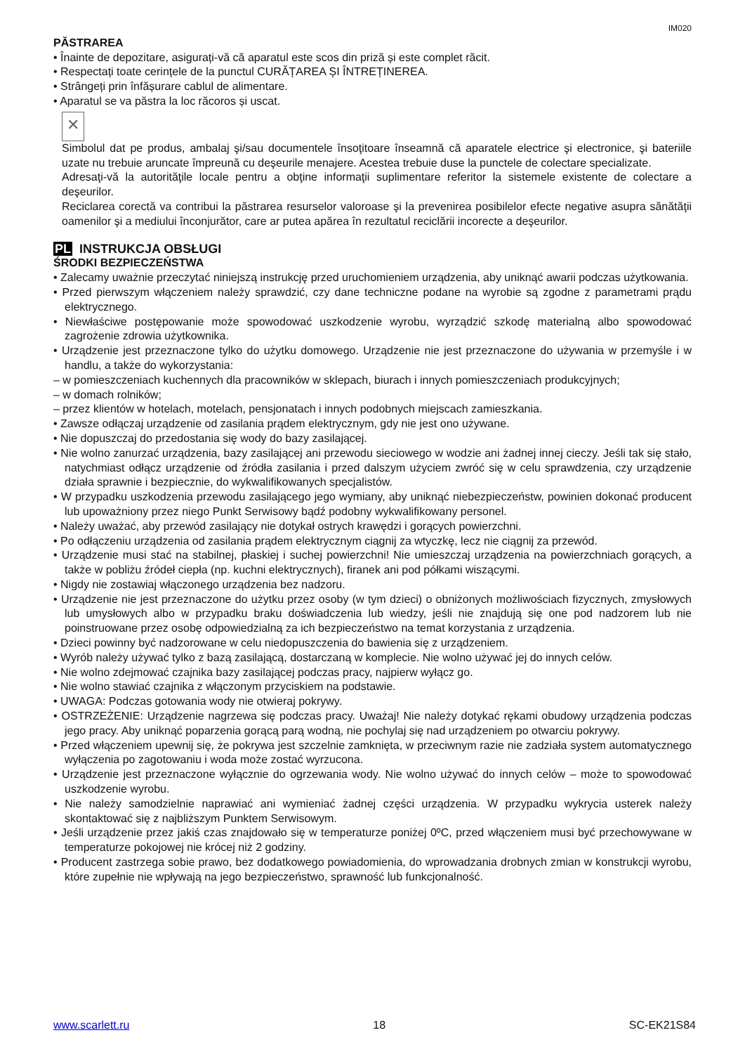IM020
PĂSTRAREA
• Înainte de depozitare, asigurați-vă că aparatul este scos din priză și este complet răcit.
• Respectați toate cerințele de la punctul CURĂȚAREA ȘI ÎNTREȚINEREA.
• Strângeți prin înfășurare cablul de alimentare.
• Aparatul se va păstra la loc răcoros și uscat.
✕
Simbolul dat pe produs, ambalaj şi/sau documentele însoţitoare înseamnă că aparatele electrice şi electronice, şi bateriile uzate nu trebuie aruncate împreună cu deşeurile menajere. Acestea trebuie duse la punctele de colectare specializate.
Adresaţi-vă la autorităţile locale pentru a obţine informaţii suplimentare referitor la sistemele existente de colectare a deşeurilor.
Reciclarea corectă va contribui la păstrarea resurselor valoroase şi la prevenirea posibilelor efecte negative asupra sănătăţii oamenilor şi a mediului înconjurător, care ar putea apărea în rezultatul reciclării incorecte a deşeurilor.
PL INSTRUKCJA OBSŁUGI
ŚRODKI BEZPIECZEŃSTWA
• Zalecamy uważnie przeczytać niniejszą instrukcję przed uruchomieniem urządzenia, aby uniknąć awarii podczas użytkowania.
• Przed pierwszym włączeniem należy sprawdzić, czy dane techniczne podane na wyrobie są zgodne z parametrami prądu elektrycznego.
• Niewłaściwe postępowanie może spowodować uszkodzenie wyrobu, wyrządzić szkodę materialną albo spowodować zagrożenie zdrowia użytkownika.
• Urządzenie jest przeznaczone tylko do użytku domowego. Urządzenie nie jest przeznaczone do używania w przemyśle i w handlu, a także do wykorzystania:
– w pomieszczeniach kuchennych dla pracowników w sklepach, biurach i innych pomieszczeniach produkcyjnych;
– w domach rolników;
– przez klientów w hotelach, motelach, pensjonatach i innych podobnych miejscach zamieszkania.
• Zawsze odłączaj urządzenie od zasilania prądem elektrycznym, gdy nie jest ono używane.
• Nie dopuszczaj do przedostania się wody do bazy zasilającej.
• Nie wolno zanurzać urządzenia, bazy zasilającej ani przewodu sieciowego w wodzie ani żadnej innej cieczy. Jeśli tak się stało, natychmiast odłącz urządzenie od źródła zasilania i przed dalszym użyciem zwróć się w celu sprawdzenia, czy urządzenie działa sprawnie i bezpiecznie, do wykwalifikowanych specjalistów.
• W przypadku uszkodzenia przewodu zasilającego jego wymiany, aby uniknąć niebezpieczeństw, powinien dokonać producent lub upoważniony przez niego Punkt Serwisowy bądź podobny wykwalifikowany personel.
• Należy uważać, aby przewód zasilający nie dotykał ostrych krawędzi i gorących powierzchni.
• Po odłączeniu urządzenia od zasilania prądem elektrycznym ciągnij za wtyczkę, lecz nie ciągnij za przewód.
• Urządzenie musi stać na stabilnej, płaskiej i suchej powierzchni! Nie umieszczaj urządzenia na powierzchniach gorących, a także w pobliżu źródeł ciepła (np. kuchni elektrycznych), firanek ani pod półkami wiszącymi.
• Nigdy nie zostawiaj włączonego urządzenia bez nadzoru.
• Urządzenie nie jest przeznaczone do użytku przez osoby (w tym dzieci) o obniżonych możliwościach fizycznych, zmysłowych lub umysłowych albo w przypadku braku doświadczenia lub wiedzy, jeśli nie znajdują się one pod nadzorem lub nie poinstruowane przez osobę odpowiedzialną za ich bezpieczeństwo na temat korzystania z urządzenia.
• Dzieci powinny być nadzorowane w celu niedopuszczenia do bawienia się z urządzeniem.
• Wyrób należy używać tylko z bazą zasilającą, dostarczaną w komplecie. Nie wolno używać jej do innych celów.
• Nie wolno zdejmować czajnika bazy zasilającej podczas pracy, najpierw wyłącz go.
• Nie wolno stawiać czajnika z włączonym przyciskiem na podstawie.
• UWAGA: Podczas gotowania wody nie otwieraj pokrywy.
• OSTRZEŻENIE: Urządzenie nagrzewa się podczas pracy. Uważaj! Nie należy dotykać rękami obudowy urządzenia podczas jego pracy. Aby uniknąć poparzenia gorącą parą wodną, nie pochylaj się nad urządzeniem po otwarciu pokrywy.
• Przed włączeniem upewnij się, że pokrywa jest szczelnie zamknięta, w przeciwnym razie nie zadziała system automatycznego wyłączenia po zagotowaniu i woda może zostać wyrzucona.
• Urządzenie jest przeznaczone wyłącznie do ogrzewania wody. Nie wolno używać do innych celów – może to spowodować uszkodzenie wyrobu.
• Nie należy samodzielnie naprawiać ani wymieniać żadnej części urządzenia. W przypadku wykrycia usterek należy skontaktować się z najbliższym Punktem Serwisowym.
• Jeśli urządzenie przez jakiś czas znajdowało się w temperaturze poniżej 0ºC, przed włączeniem musi być przechowywane w temperaturze pokojowej nie krócej niż 2 godziny.
• Producent zastrzega sobie prawo, bez dodatkowego powiadomienia, do wprowadzania drobnych zmian w konstrukcji wyrobu, które zupełnie nie wpływają na jego bezpieczeństwo, sprawność lub funkcjonalność.
www.scarlett.ru 18 SC-EK21S84